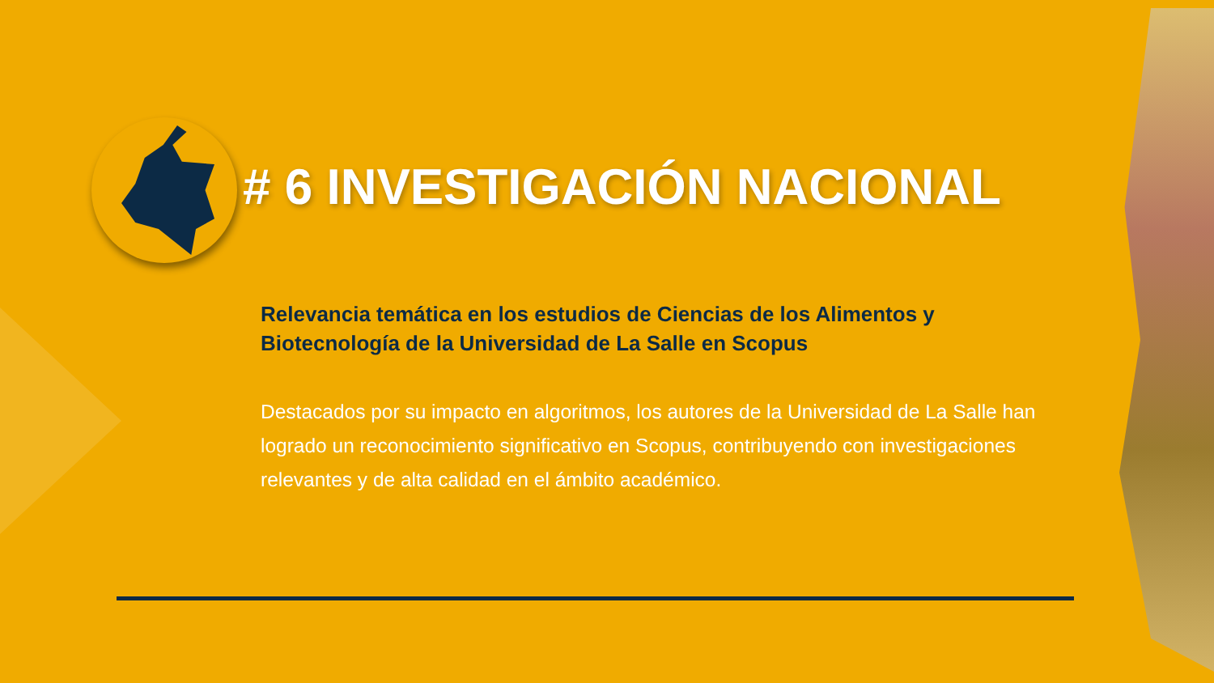# 6 INVESTIGACIÓN NACIONAL
Relevancia temática en los estudios de Ciencias de los Alimentos y Biotecnología de la Universidad de La Salle en Scopus
Destacados por su impacto en algoritmos, los autores de la Universidad de La Salle han logrado un reconocimiento significativo en Scopus, contribuyendo con investigaciones relevantes y de alta calidad en el ámbito académico.